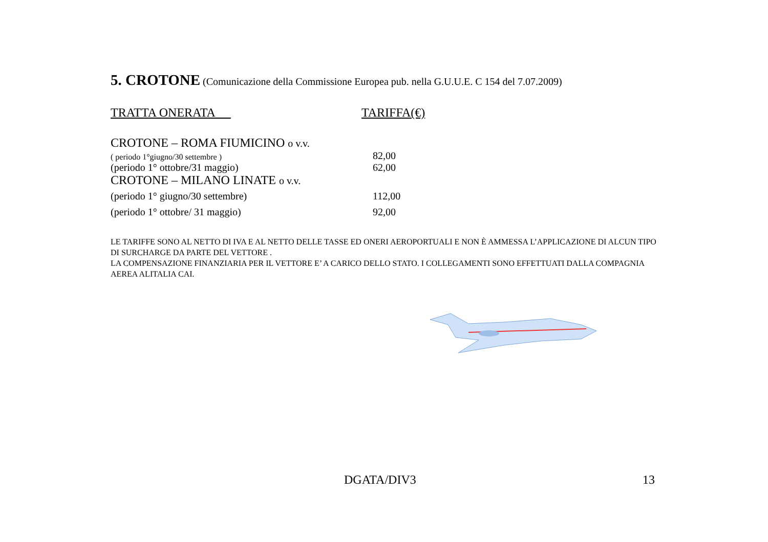5. CROTONE (Comunicazione della Commissione Europea pub. nella G.U.U.E. C 154 del 7.07.2009)
| TRATTA ONERATA | TARIFFA(€) |
| --- | --- |
| CROTONE – ROMA FIUMICINO o v.v. | |
| ( periodo 1°giugno/30 settembre ) | 82,00 |
| (periodo 1° ottobre/31 maggio) | 62,00 |
| CROTONE – MILANO LINATE o v.v. | |
| (periodo 1° giugno/30 settembre) | 112,00 |
| (periodo 1° ottobre/ 31 maggio) | 92,00 |
LE TARIFFE SONO AL NETTO DI IVA E AL NETTO DELLE TASSE ED ONERI AEROPORTUALI E NON È AMMESSA L’APPLICAZIONE DI ALCUN TIPO DI SURCHARGE DA PARTE DEL VETTORE .
LA COMPENSAZIONE FINANZIARIA PER IL VETTORE E’ A CARICO DELLO STATO. I COLLEGAMENTI SONO EFFETTUATI DALLA COMPAGNIA AEREA ALITALIA CAI.
DGATA/DIV3 13